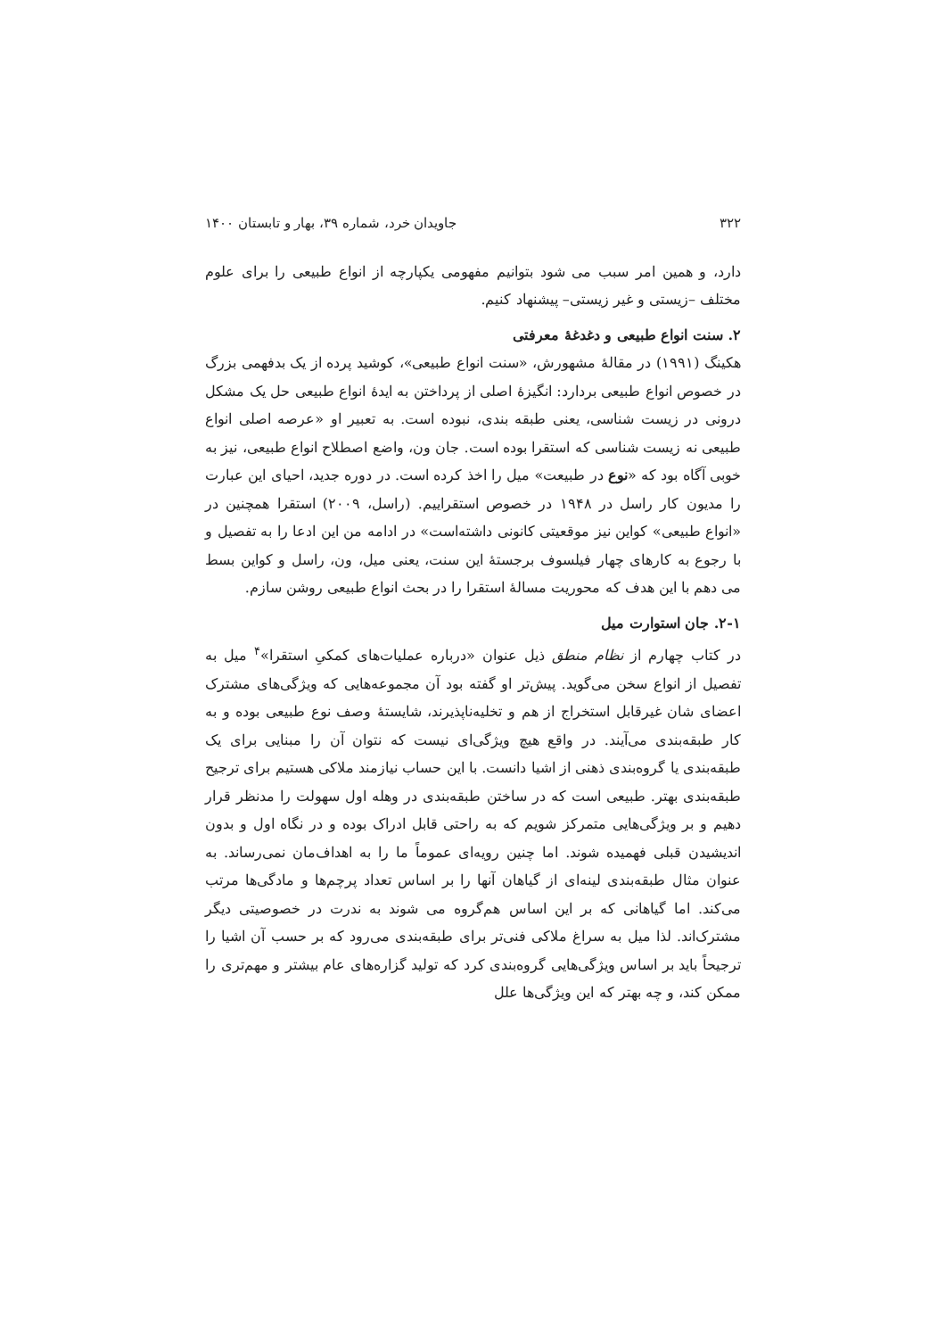۳۲۲ جاویدان خرد، شماره ۳۹، بهار و تابستان ۱۴۰۰
دارد، و همین امر سبب می شود بتوانیم مفهومی یکپارچه از انواع طبیعی را برای علوم مختلف –زیستی و غیر زیستی– پیشنهاد کنیم.
۲. سنت انواع طبیعی و دغدغهٔ معرفتی
هکینگ (۱۹۹۱) در مقالهٔ مشهورش، «سنت انواع طبیعی»، کوشید پرده از یک بدفهمی بزرگ در خصوص انواع طبیعی بردارد: انگیزهٔ اصلی از پرداختن به ایدهٔ انواع طبیعی حل یک مشکل درونی در زیست شناسی، یعنی طبقه بندی، نبوده است. به تعبیر او «عرصه اصلی انواع طبیعی نه زیست شناسی که استقرا بوده است. جان ون، واضع اصطلاح انواع طبیعی، نیز به خوبی آگاه بود که «نوع در طبیعت» میل را اخذ کرده است. در دوره جدید، احیای این عبارت را مدیون کار راسل در ۱۹۴۸ در خصوص استقراییم. (راسل، ۲۰۰۹) استقرا همچنین در «انواع طبیعی» کواین نیز موقعیتی کانونی داشته‌است» در ادامه من این ادعا را به تفصیل و با رجوع به کارهای چهار فیلسوف برجستهٔ این سنت، یعنی میل، ون، راسل و کواین بسط می دهم با این هدف که محوریت مسالهٔ استقرا را در بحث انواع طبیعی روشن سازم.
۲-۱. جان استوارت میل
در کتاب چهارم از نظام منطق ذیل عنوان «درباره عملیات‌های کمکیِ استقرا»<sup>۴</sup> میل به تفصیل از انواع سخن می‌گوید. پیش‌تر او گفته بود آن مجموعه‌هایی که ویژگی‌های مشترک اعضای شان غیرقابل استخراج از هم و تخلیه‌ناپذیر‌ند، شایستهٔ وصف نوع طبیعی بوده و به کار طبقه‌بندی می‌آیند. در واقع هیچ ویژگی‌ای نیست که نتوان آن را مبنایی برای یک طبقه‌بندی یا گروه‌بندی ذهنی از اشیا دانست. با این حساب نیازمند ملاکی هستیم برای ترجیح طبقه‌بندی بهتر. طبیعی است که در ساختن طبقه‌بندی در وهله اول سهولت را مدنظر قرار دهیم و بر ویژگی‌هایی متمرکز شویم که به راحتی قابل ادراک بوده و در نگاه اول و بدون اندیشیدن قبلی فهمیده شوند. اما چنین رویه‌ای عموماً ما را به اهداف‌مان نمی‌رساند. به عنوان مثال طبقه‌بندی لینه‌ای از گیاهان آنها را بر اساس تعداد پرچم‌ها و مادگی‌ها مرتب می‌کند. اما گیاهانی که بر این اساس هم‌گروه می شوند به ندرت در خصوصیتی دیگر مشترک‌اند. لذا میل به سراغ ملاکی فنی‌تر برای طبقه‌بندی می‌رود که بر حسب آن اشیا را ترجیحاً باید بر اساس ویژگی‌هایی گروه‌بندی کرد که تولید گزاره‌های عام بیشتر و مهم‌تری را ممکن کند، و چه بهتر که این ویژگی‌ها علل